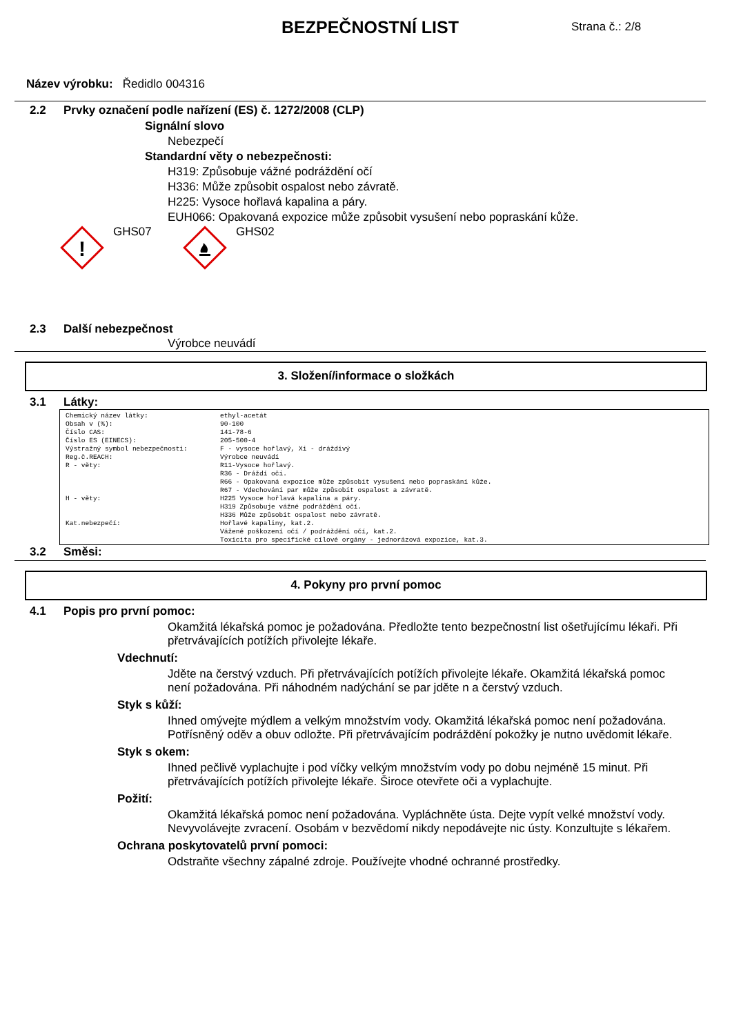BEZPEČNOSTNÍ LIST
Strana č.: 2/8
Název výrobku: Ředidlo 004316
2.2 Prvky označení podle nařízení (ES) č. 1272/2008 (CLP)
Signální slovo
Nebezpečí
Standardní věty o nebezpečnosti:
H319: Způsobuje vážné podráždění očí
H336: Může způsobit ospalost nebo závratě.
H225: Vysoce hořlavá kapalina a páry.
EUH066: Opakovaná expozice může způsobit vysušení nebo popraskání kůže.
!
GHS07 GHS02
2.3 Další nebezpečnost
Výrobce neuvádí
3. Složení/informace o složkách
3.1 Látky:
| Chemický název látky: | ethyl-acetát |
| Obsah v (%): | 90-100 |
| Číslo CAS: | 141-78-6 |
| Číslo ES (EINECS): | 205-500-4 |
| Výstražný symbol nebezpečnosti: | F - vysoce hořlavý, Xi - dráždivý |
| Reg.č.REACH: | Výrobce neuvádí |
| R - věty: | R11-Vysoce hořlavý. R36 - Dráždí oči. R66 - Opakovaná expozice může způsobit vysušení nebo popraskání kůže. R67 - Vdechování par může způsobit ospalost a závratě. |
| H - věty: | H225 Vysoce hořlavá kapalina a páry. H319 Způsobuje vážné podráždění očí. H336 Může způsobit ospalost nebo závratě. |
| Kat.nebezpečí: | Hořlavé kapaliny, kat.2. Vážené poškození očí / podráždění očí, kat.2. Toxicita pro specifické cílové orgány - jednorázová expozice, kat.3. |
3.2 Směsi:
4. Pokyny pro první pomoc
4.1 Popis pro první pomoc:
Okamžitá lékařská pomoc je požadována. Předložte tento bezpečnostní list ošetřujícímu lékaři. Při přetrvávajících potížích přivolejte lékaře.
Vdechnutí:
Jděte na čerstvý vzduch. Při přetrvávajících potížích přivolejte lékaře. Okamžitá lékařská pomoc není požadována. Při náhodném nadýchání se par jděte n a čerstvý vzduch.
Styk s kůží:
Ihned omývejte mýdlem a velkým množstvím vody. Okamžitá lékařská pomoc není požadována. Potřísněný oděv a obuv odložte. Při přetrvávajícím podráždění pokožky je nutno uvědomit lékaře.
Styk s okem:
Ihned pečlivě vyplachujte i pod víčky velkým množstvím vody po dobu nejméně 15 minut. Při přetrvávajících potížích přivolejte lékaře. Široce otevřete oči a vyplachujte.
Požití:
Okamžitá lékařská pomoc není požadována. Vypláchněte ústa. Dejte vypít velké množství vody. Nevyvolávejte zvracení. Osobám v bezvědomí nikdy nepodávejte nic ústy. Konzultujte s lékařem.
Ochrana poskytovatelů první pomoci:
Odstraňte všechny zápalné zdroje. Používejte vhodné ochranné prostředky.